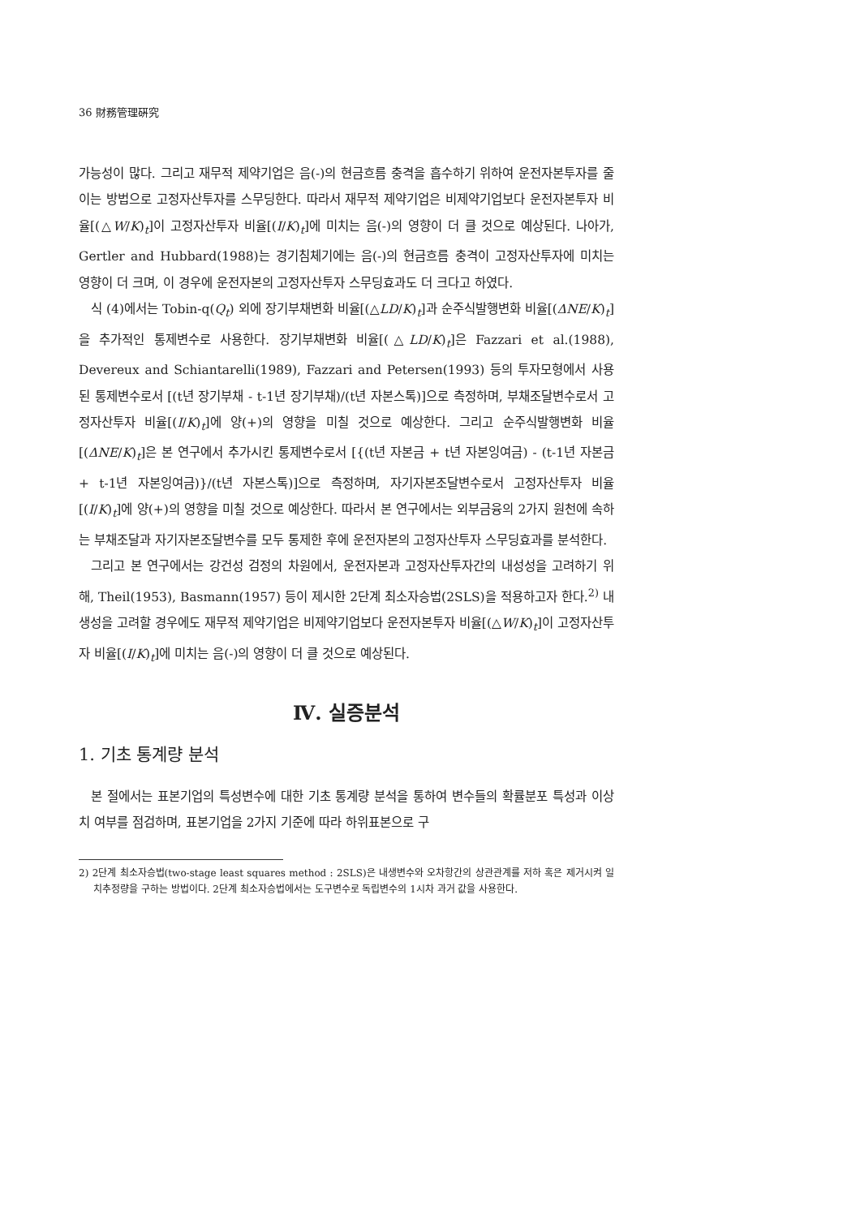36 財務管理硏究
가능성이 많다. 그리고 재무적 제약기업은 음(-)의 현금흐름 충격을 흡수하기 위하여 운전자본투자를 줄이는 방법으로 고정자산투자를 스무딩한다. 따라서 재무적 제약기업은 비제약기업보다 운전자본투자 비율[(△W/K)<sub>t</sub>]이 고정자산투자 비율[(I/K)<sub>t</sub>]에 미치는 음(-)의 영향이 더 클 것으로 예상된다. 나아가, Gertler and Hubbard(1988)는 경기침체기에는 음(-)의 현금흐름 충격이 고정자산투자에 미치는 영향이 더 크며, 이 경우에 운전자본의 고정자산투자 스무딩효과도 더 크다고 하였다.
식 (4)에서는 Tobin-q(Q<sub>t</sub>) 외에 장기부채변화 비율[(△LD/K)<sub>t</sub>]과 순주식발행변화 비율[(ΔNE/K)<sub>t</sub>]을 추가적인 통제변수로 사용한다. 장기부채변화 비율[(△LD/K)<sub>t</sub>]은 Fazzari et al.(1988), Devereux and Schiantarelli(1989), Fazzari and Petersen(1993) 등의 투자모형에서 사용된 통제변수로서 [(t년 장기부채 - t-1년 장기부채)/(t년 자본스톡)]으로 측정하며, 부채조달변수로서 고정자산투자 비율[(I/K)<sub>t</sub>]에 양(+)의 영향을 미칠 것으로 예상한다. 그리고 순주식발행변화 비율[(ΔNE/K)<sub>t</sub>]은 본 연구에서 추가시킨 통제변수로서 [{(t년 자본금 + t년 자본잉여금) - (t-1년 자본금 + t-1년 자본잉여금)}/(t년 자본스톡)]으로 측정하며, 자기자본조달변수로서 고정자산투자 비율[(I/K)<sub>t</sub>]에 양(+)의 영향을 미칠 것으로 예상한다. 따라서 본 연구에서는 외부금융의 2가지 원천에 속하는 부채조달과 자기자본조달변수를 모두 통제한 후에 운전자본의 고정자산투자 스무딩효과를 분석한다.
그리고 본 연구에서는 강건성 검정의 차원에서, 운전자본과 고정자산투자간의 내성성을 고려하기 위해, Theil(1953), Basmann(1957) 등이 제시한 2단계 최소자승법(2SLS)을 적용하고자 한다.<sup>2)</sup> 내생성을 고려할 경우에도 재무적 제약기업은 비제약기업보다 운전자본투자 비율[(△W/K)<sub>t</sub>]이 고정자산투자 비율[(I/K)<sub>t</sub>]에 미치는 음(-)의 영향이 더 클 것으로 예상된다.
Ⅳ. 실증분석
1. 기초 통계량 분석
본 절에서는 표본기업의 특성변수에 대한 기초 통계량 분석을 통하여 변수들의 확률분포 특성과 이상치 여부를 점검하며, 표본기업을 2가지 기준에 따라 하위표본으로 구
2) 2단계 최소자승법(two-stage least squares method : 2SLS)은 내생변수와 오차항간의 상관관계를 저하 혹은 제거시켜 일치추정량을 구하는 방법이다. 2단계 최소자승법에서는 도구변수로 독립변수의 1시차 과거 값을 사용한다.